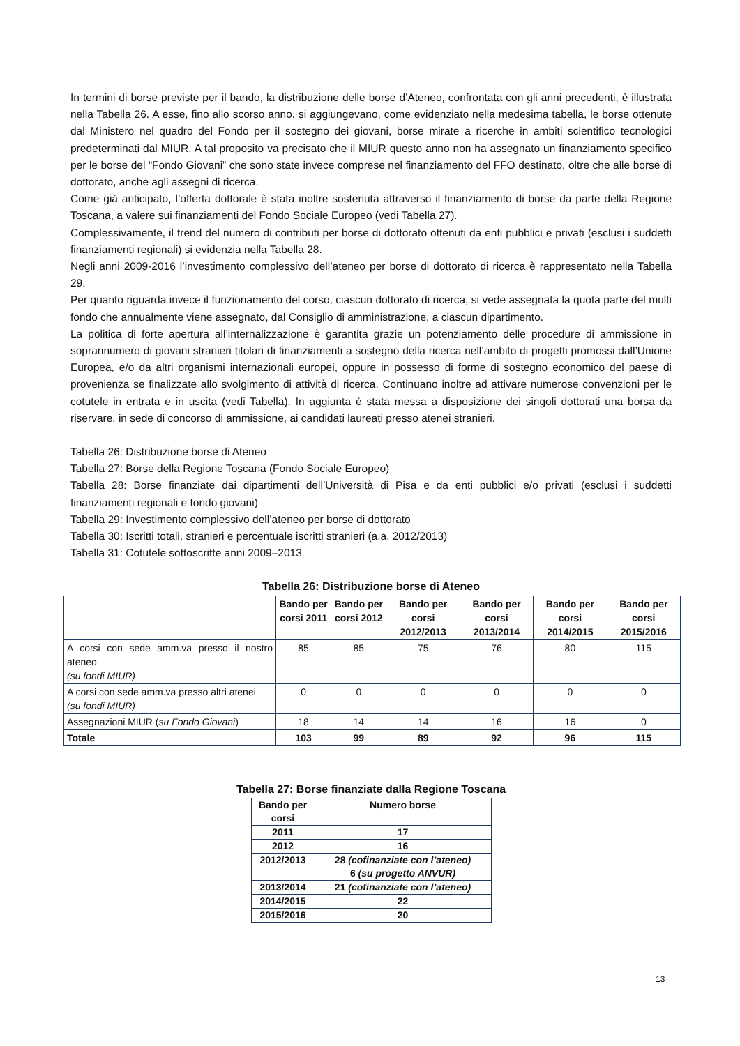In termini di borse previste per il bando, la distribuzione delle borse d’Ateneo, confrontata con gli anni precedenti, è illustrata nella Tabella 26. A esse, fino allo scorso anno, si aggiungevano, come evidenziato nella medesima tabella, le borse ottenute dal Ministero nel quadro del Fondo per il sostegno dei giovani, borse mirate a ricerche in ambiti scientifico tecnologici predeterminati dal MIUR. A tal proposito va precisato che il MIUR questo anno non ha assegnato un finanziamento specifico per le borse del “Fondo Giovani” che sono state invece comprese nel finanziamento del FFO destinato, oltre che alle borse di dottorato, anche agli assegni di ricerca.
Come già anticipato, l’offerta dottorale è stata inoltre sostenuta attraverso il finanziamento di borse da parte della Regione Toscana, a valere sui finanziamenti del Fondo Sociale Europeo (vedi Tabella 27).
Complessivamente, il trend del numero di contributi per borse di dottorato ottenuti da enti pubblici e privati (esclusi i suddetti finanziamenti regionali) si evidenzia nella Tabella 28.
Negli anni 2009-2016 l’investimento complessivo dell’ateneo per borse di dottorato di ricerca è rappresentato nella Tabella 29.
Per quanto riguarda invece il funzionamento del corso, ciascun dottorato di ricerca, si vede assegnata la quota parte del multi fondo che annualmente viene assegnato, dal Consiglio di amministrazione, a ciascun dipartimento.
La politica di forte apertura all’internalizzazione è garantita grazie un potenziamento delle procedure di ammissione in soprannumero di giovani stranieri titolari di finanziamenti a sostegno della ricerca nell’ambito di progetti promossi dall’Unione Europea, e/o da altri organismi internazionali europei, oppure in possesso di forme di sostegno economico del paese di provenienza se finalizzate allo svolgimento di attività di ricerca. Continuano inoltre ad attivare numerose convenzioni per le cotutele in entrata e in uscita (vedi Tabella). In aggiunta è stata messa a disposizione dei singoli dottorati una borsa da riservare, in sede di concorso di ammissione, ai candidati laureati presso atenei stranieri.
Tabella 26: Distribuzione borse di Ateneo
Tabella 27: Borse della Regione Toscana (Fondo Sociale Europeo)
Tabella 28: Borse finanziate dai dipartimenti dell’Università di Pisa e da enti pubblici e/o privati (esclusi i suddetti finanziamenti regionali e fondo giovani)
Tabella 29: Investimento complessivo dell’ateneo per borse di dottorato
Tabella 30: Iscritti totali, stranieri e percentuale iscritti stranieri (a.a. 2012/2013)
Tabella 31: Cotutele sottoscritte anni 2009–2013
Tabella 26: Distribuzione borse di Ateneo
| | Bando per corsi 2011 | Bando per corsi 2012 | Bando per corsi 2012/2013 | Bando per corsi 2013/2014 | Bando per corsi 2014/2015 | Bando per corsi 2015/2016 |
| --- | --- | --- | --- | --- | --- | --- |
| A corsi con sede amm.va presso il nostro ateneo (su fondi MIUR) | 85 | 85 | 75 | 76 | 80 | 115 |
| A corsi con sede amm.va presso altri atenei (su fondi MIUR) | 0 | 0 | 0 | 0 | 0 | 0 |
| Assegnazioni MIUR ( su Fondo Giovani ) | 18 | 14 | 14 | 16 | 16 | 0 |
| Totale | 103 | 99 | 89 | 92 | 96 | 115 |
Tabella 27: Borse finanziate dalla Regione Toscana
| Bando per corsi | Numero borse |
| --- | --- |
| 2011 | 17 |
| 2012 | 16 |
| 2012/2013 | 28 (cofinanziate con l’ateneo) 6 (su progetto ANVUR) |
| 2013/2014 | 21 (cofinanziate con l’ateneo) |
| 2014/2015 | 22 |
| 2015/2016 | 20 |
13